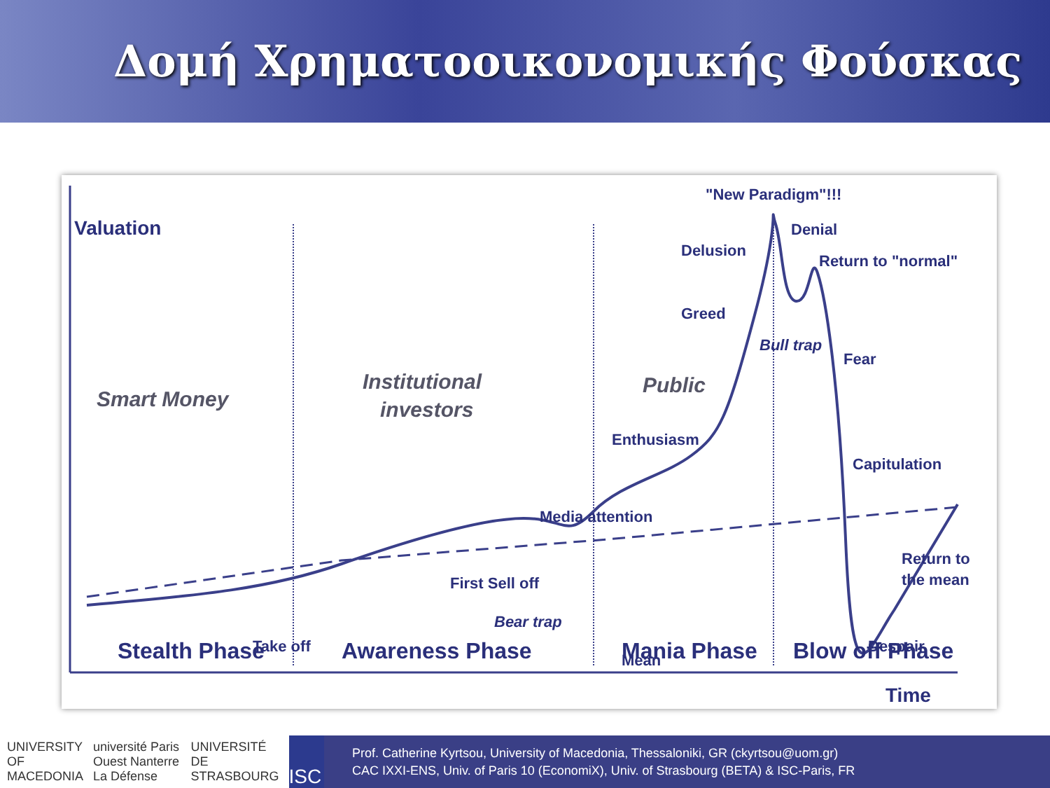Δομή Χρηματοοικονομικής Φούσκας
Valuation
Smart Money
Institutional
investors
Public
"New Paradigm"!!!
Denial
Delusion
Return to "normal"
Greed
Bull trap
Fear
Enthusiasm
Capitulation
Media attention
Return to
the mean
First Sell off
Bear trap
Take off
Mean
Despair
Stealth Phase
Awareness Phase
Mania Phase
Blow off Phase
Time
UNIVERSITY OF MACEDONIA université Paris Ouest Nanterre La Défense UNIVERSITÉ DE STRASBOURG ISC
Prof. Catherine Kyrtsou, University of Macedonia, Thessaloniki, GR (ckyrtsou@uom.gr)
CAC IXXI-ENS, Univ. of Paris 10 (EconomiX), Univ. of Strasbourg (BETA) & ISC-Paris, FR